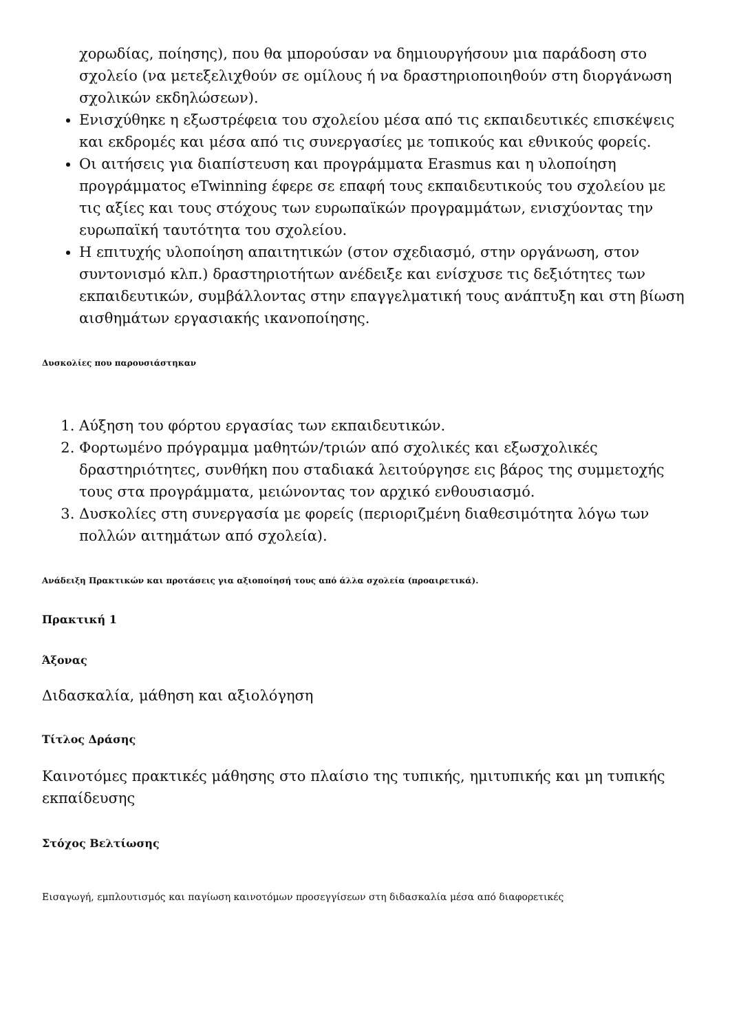χορωδίας, ποίησης), που θα μπορούσαν να δημιουργήσουν μια παράδοση στο σχολείο (να μετεξελιχθούν σε ομίλους ή να δραστηριοποιηθούν στη διοργάνωση σχολικών εκδηλώσεων).
Ενισχύθηκε η εξωστρέφεια του σχολείου μέσα από τις εκπαιδευτικές επισκέψεις και εκδρομές και μέσα από τις συνεργασίες με τοπικούς και εθνικούς φορείς.
Οι αιτήσεις για διαπίστευση και προγράμματα Erasmus και η υλοποίηση προγράμματος eTwinning έφερε σε επαφή τους εκπαιδευτικούς του σχολείου με τις αξίες και τους στόχους των ευρωπαϊκών προγραμμάτων, ενισχύοντας την ευρωπαϊκή ταυτότητα του σχολείου.
Η επιτυχής υλοποίηση απαιτητικών (στον σχεδιασμό, στην οργάνωση, στον συντονισμό κλπ.) δραστηριοτήτων ανέδειξε και ενίσχυσε τις δεξιότητες των εκπαιδευτικών, συμβάλλοντας στην επαγγελματική τους ανάπτυξη και στη βίωση αισθημάτων εργασιακής ικανοποίησης.
Δυσκολίες που παρουσιάστηκαν
1. Αύξηση του φόρτου εργασίας των εκπαιδευτικών.
2. Φορτωμένο πρόγραμμα μαθητών/τριών από σχολικές και εξωσχολικές δραστηριότητες, συνθήκη που σταδιακά λειτούργησε εις βάρος της συμμετοχής τους στα προγράμματα, μειώνοντας τον αρχικό ενθουσιασμό.
3. Δυσκολίες στη συνεργασία με φορείς (περιοριζμένη διαθεσιμότητα λόγω των πολλών αιτημάτων από σχολεία).
Ανάδειξη Πρακτικών και προτάσεις για αξιοποίησή τους από άλλα σχολεία (προαιρετικά).
Πρακτική 1
Άξονας
Διδασκαλία, μάθηση και αξιολόγηση
Τίτλος Δράσης
Καινοτόμες πρακτικές μάθησης στο πλαίσιο της τυπικής, ημιτυπικής και μη τυπικής εκπαίδευσης
Στόχος Βελτίωσης
Εισαγωγή, εμπλουτισμός και παγίωση καινοτόμων προσεγγίσεων στη διδασκαλία μέσα από διαφορετικές